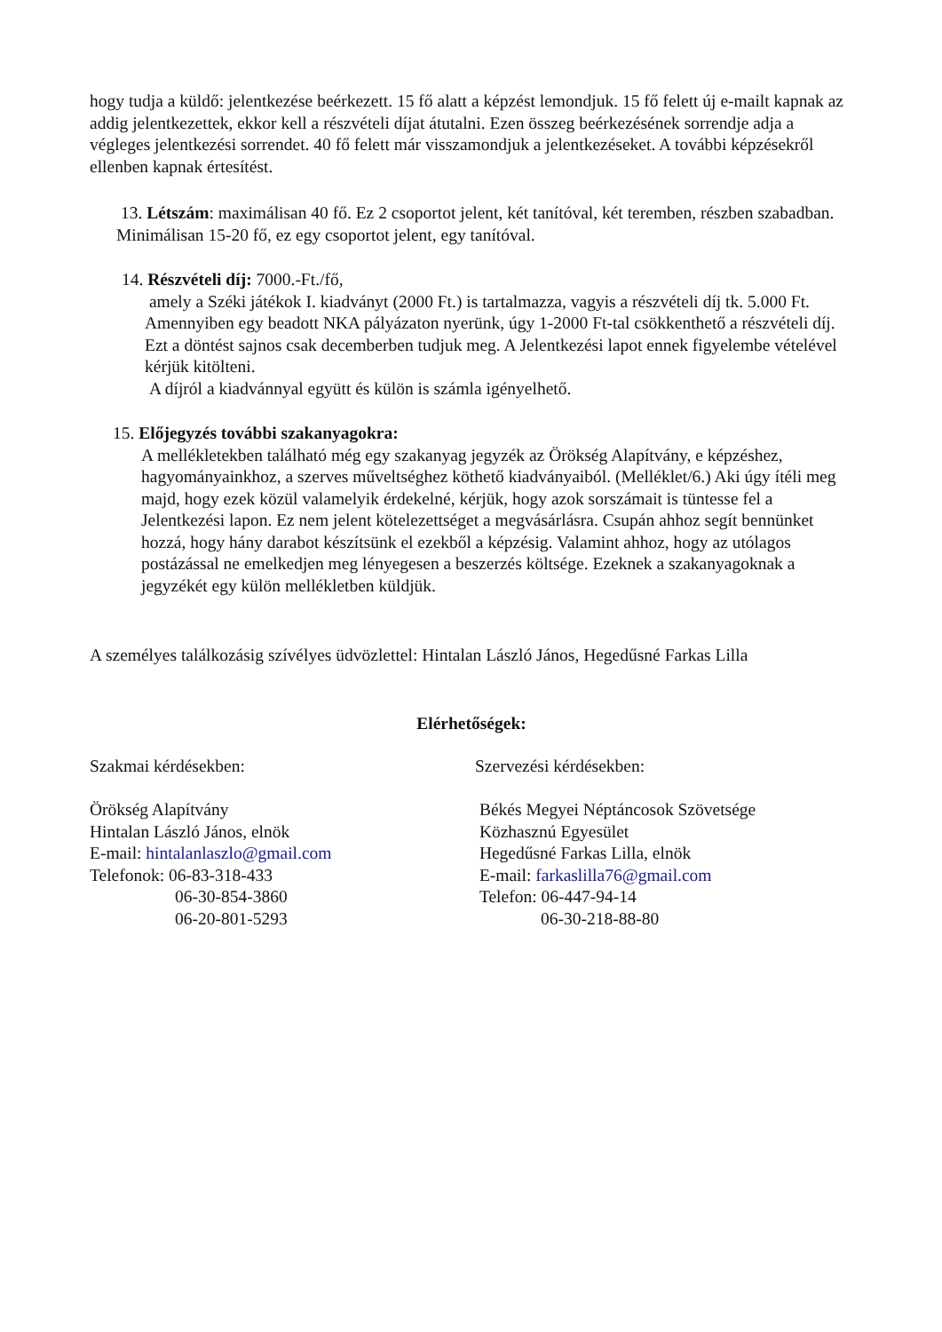hogy tudja a küldő: jelentkezése beérkezett. 15 fő alatt a képzést lemondjuk. 15 fő felett új e-mailt kapnak az addig jelentkezettek, ekkor kell a részvételi díjat átutalni. Ezen összeg beérkezésének sorrendje adja a végleges jelentkezési sorrendet. 40 fő felett már visszamondjuk a jelentkezéseket. A további képzésekről ellenben kapnak értesítést.
13. Létszám: maximálisan 40 fő. Ez 2 csoportot jelent, két tanítóval, két teremben, részben szabadban. Minimálisan 15-20 fő, ez egy csoportot jelent, egy tanítóval.
14. Részvételi díj: 7000.-Ft./fő,
amely a Széki játékok I. kiadványt (2000 Ft.) is tartalmazza, vagyis a részvételi díj tk. 5.000 Ft. Amennyiben egy beadott NKA pályázaton nyerünk, úgy 1-2000 Ft-tal csökkenthető a részvételi díj. Ezt a döntést sajnos csak decemberben tudjuk meg. A Jelentkezési lapot ennek figyelembe vételével kérjük kitölteni.
A díjról a kiadvánnyal együtt és külön is számla igényelhető.
15. Előjegyzés további szakanyagokra:
A mellékletekben található még egy szakanyag jegyzék az Örökség Alapítvány, e képzéshez, hagyományainkhoz, a szerves műveltséghez köthető kiadványaiból. (Melléklet/6.) Aki úgy ítéli meg majd, hogy ezek közül valamelyik érdekelné, kérjük, hogy azok sorszámait is tüntesse fel a Jelentkezési lapon. Ez nem jelent kötelezettséget a megvásárlásra. Csupán ahhoz segít bennünket hozzá, hogy hány darabot készítsünk el ezekből a képzésig. Valamint ahhoz, hogy az utólagos postázással ne emelkedjen meg lényegesen a beszerzés költsége. Ezeknek a szakanyagoknak a jegyzékét egy külön mellékletben küldjük.
A személyes találkozásig szívélyes üdvözlettel: Hintalan László János, Hegedűsné Farkas Lilla
Elérhetőségek:
Szakmai kérdésekben:
Örökség Alapítvány
Hintalan László János, elnök
E-mail: hintalanlaszlo@gmail.com
Telefonok: 06-83-318-433
06-30-854-3860
06-20-801-5293
Szervezési kérdésekben:
Békés Megyei Néptáncosok Szövetsége
Közhasznú Egyesület
Hegedűsné Farkas Lilla, elnök
E-mail: farkaslilla76@gmail.com
Telefon: 06-447-94-14
06-30-218-88-80